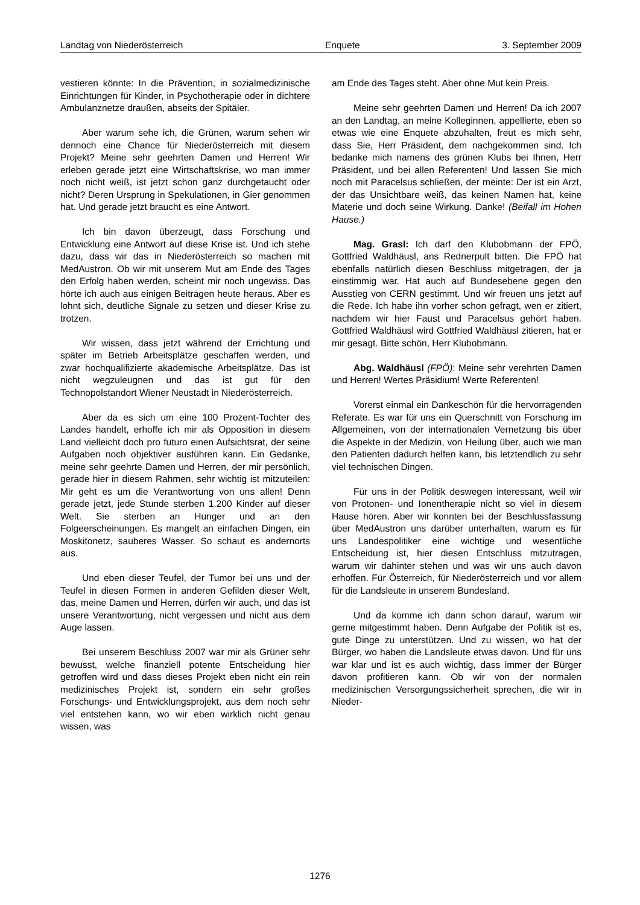Landtag von Niederösterreich Enquete 3. September 2009
vestieren könnte: In die Prävention, in sozialmedizinische Einrichtungen für Kinder, in Psychotherapie oder in dichtere Ambulanznetze draußen, abseits der Spitäler.
Aber warum sehe ich, die Grünen, warum sehen wir dennoch eine Chance für Niederösterreich mit diesem Projekt? Meine sehr geehrten Damen und Herren! Wir erleben gerade jetzt eine Wirtschaftskrise, wo man immer noch nicht weiß, ist jetzt schon ganz durchgetaucht oder nicht? Deren Ursprung in Spekulationen, in Gier genommen hat. Und gerade jetzt braucht es eine Antwort.
Ich bin davon überzeugt, dass Forschung und Entwicklung eine Antwort auf diese Krise ist. Und ich stehe dazu, dass wir das in Niederösterreich so machen mit MedAustron. Ob wir mit unserem Mut am Ende des Tages den Erfolg haben werden, scheint mir noch ungewiss. Das hörte ich auch aus einigen Beiträgen heute heraus. Aber es lohnt sich, deutliche Signale zu setzen und dieser Krise zu trotzen.
Wir wissen, dass jetzt während der Errichtung und später im Betrieb Arbeitsplätze geschaffen werden, und zwar hochqualifizierte akademische Arbeitsplätze. Das ist nicht wegzuleugnen und das ist gut für den Technopolstandort Wiener Neustadt in Niederösterreich.
Aber da es sich um eine 100 Prozent-Tochter des Landes handelt, erhoffe ich mir als Opposition in diesem Land vielleicht doch pro futuro einen Aufsichtsrat, der seine Aufgaben noch objektiver ausführen kann. Ein Gedanke, meine sehr geehrte Damen und Herren, der mir persönlich, gerade hier in diesem Rahmen, sehr wichtig ist mitzuteilen: Mir geht es um die Verantwortung von uns allen! Denn gerade jetzt, jede Stunde sterben 1.200 Kinder auf dieser Welt. Sie sterben an Hunger und an den Folgeerscheinungen. Es mangelt an einfachen Dingen, ein Moskitonetz, sauberes Wasser. So schaut es andernorts aus.
Und eben dieser Teufel, der Tumor bei uns und der Teufel in diesen Formen in anderen Gefilden dieser Welt, das, meine Damen und Herren, dürfen wir auch, und das ist unsere Verantwortung, nicht vergessen und nicht aus dem Auge lassen.
Bei unserem Beschluss 2007 war mir als Grüner sehr bewusst, welche finanziell potente Entscheidung hier getroffen wird und dass dieses Projekt eben nicht ein rein medizinisches Projekt ist, sondern ein sehr großes Forschungs- und Entwicklungsprojekt, aus dem noch sehr viel entstehen kann, wo wir eben wirklich nicht genau wissen, was
am Ende des Tages steht. Aber ohne Mut kein Preis.
Meine sehr geehrten Damen und Herren! Da ich 2007 an den Landtag, an meine Kolleginnen, appellierte, eben so etwas wie eine Enquete abzuhalten, freut es mich sehr, dass Sie, Herr Präsident, dem nachgekommen sind. Ich bedanke mich namens des grünen Klubs bei Ihnen, Herr Präsident, und bei allen Referenten! Und lassen Sie mich noch mit Paracelsus schließen, der meinte: Der ist ein Arzt, der das Unsichtbare weiß, das keinen Namen hat, keine Materie und doch seine Wirkung. Danke! (Beifall im Hohen Hause.)
Mag. Grasl: Ich darf den Klubobmann der FPÖ, Gottfried Waldhäusl, ans Rednerpult bitten. Die FPÖ hat ebenfalls natürlich diesen Beschluss mitgetragen, der ja einstimmig war. Hat auch auf Bundesebene gegen den Ausstieg von CERN gestimmt. Und wir freuen uns jetzt auf die Rede. Ich habe ihn vorher schon gefragt, wen er zitiert, nachdem wir hier Faust und Paracelsus gehört haben. Gottfried Waldhäusl wird Gottfried Waldhäusl zitieren, hat er mir gesagt. Bitte schön, Herr Klubobmann.
Abg. Waldhäusl (FPÖ): Meine sehr verehrten Damen und Herren! Wertes Präsidium! Werte Referenten!
Vorerst einmal ein Dankeschön für die hervorragenden Referate. Es war für uns ein Querschnitt von Forschung im Allgemeinen, von der internationalen Vernetzung bis über die Aspekte in der Medizin, von Heilung über, auch wie man den Patienten dadurch helfen kann, bis letztendlich zu sehr viel technischen Dingen.
Für uns in der Politik deswegen interessant, weil wir von Protonen- und Ionentherapie nicht so viel in diesem Hause hören. Aber wir konnten bei der Beschlussfassung über MedAustron uns darüber unterhalten, warum es für uns Landespolitiker eine wichtige und wesentliche Entscheidung ist, hier diesen Entschluss mitzutragen, warum wir dahinter stehen und was wir uns auch davon erhoffen. Für Österreich, für Niederösterreich und vor allem für die Landsleute in unserem Bundesland.
Und da komme ich dann schon darauf, warum wir gerne mitgestimmt haben. Denn Aufgabe der Politik ist es, gute Dinge zu unterstützen. Und zu wissen, wo hat der Bürger, wo haben die Landsleute etwas davon. Und für uns war klar und ist es auch wichtig, dass immer der Bürger davon profitieren kann. Ob wir von der normalen medizinischen Versorgungssicherheit sprechen, die wir in Nieder-
1276